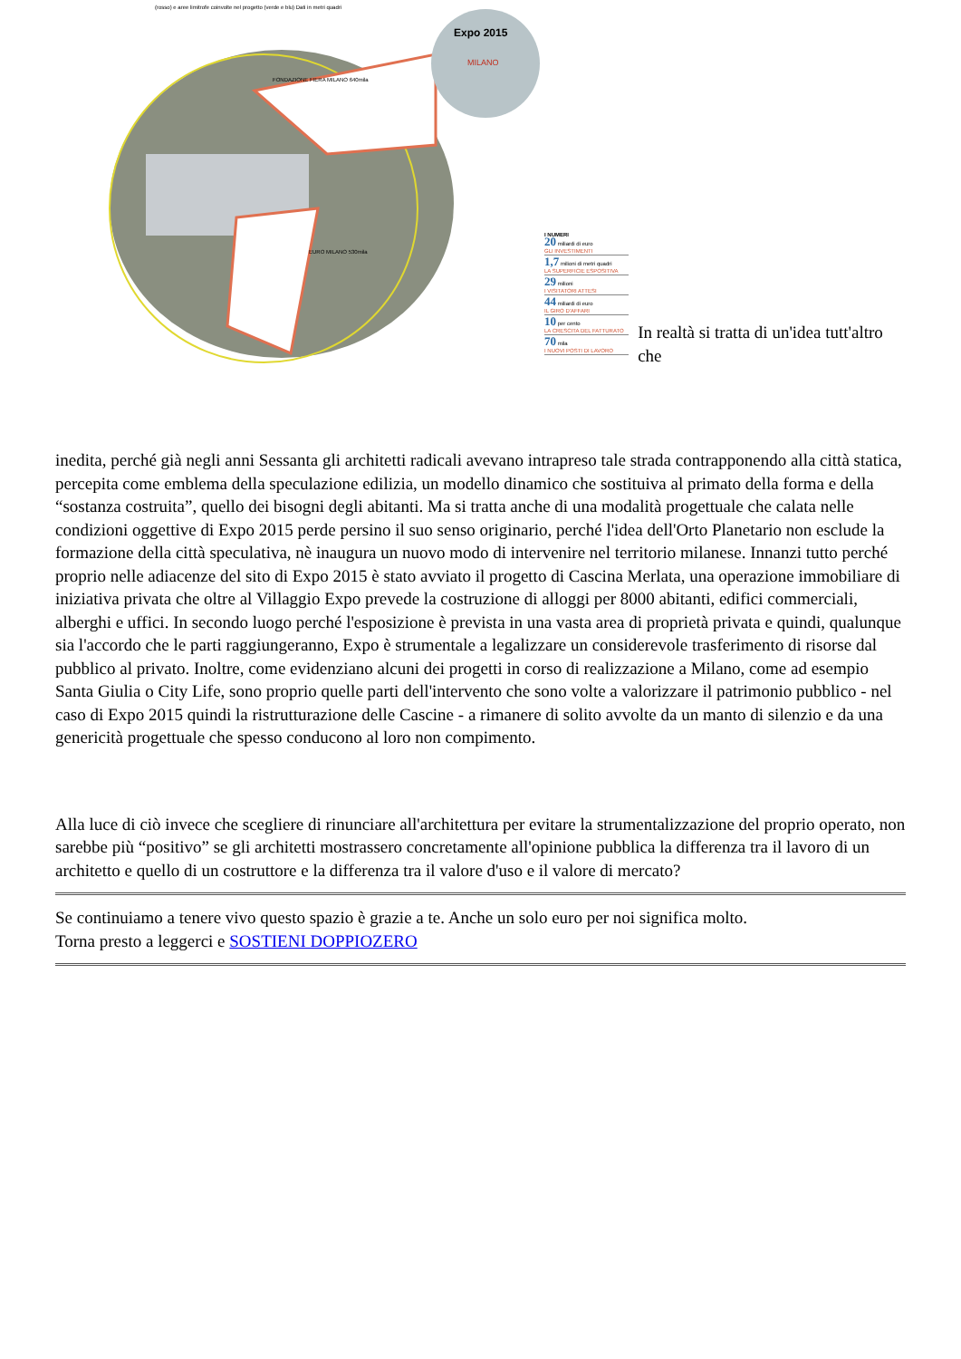Expo 2015
MILANO
EURO MILANO 530mila
FONDAZIONE FIERA MILANO 640mila
(rosso) e aree limitrofe coinvolte nel progetto (verde e blu) Dati in metri quadri
I NUMERI
20 miliardi di euro
GLI INVESTIMENTI
1,7 milioni di metri quadri
LA SUPERFICIE ESPOSITIVA
29 milioni
I VISITATORI ATTESI
44 miliardi di euro
IL GIRO D'AFFARI
10 per cento
LA CRESCITA DEL FATTURATO
70 mila
I NUOVI POSTI DI LAVORO
In realtà si tratta di un'idea tutt'altro che
inedita, perché già negli anni Sessanta gli architetti radicali avevano intrapreso tale strada contrapponendo alla città statica, percepita come emblema della speculazione edilizia, un modello dinamico che sostituiva al primato della forma e della “sostanza costruita”, quello dei bisogni degli abitanti. Ma si tratta anche di una modalità progettuale che calata nelle condizioni oggettive di Expo 2015 perde persino il suo senso originario, perché l'idea dell'Orto Planetario non esclude la formazione della città speculativa, nè inaugura un nuovo modo di intervenire nel territorio milanese. Innanzi tutto perché proprio nelle adiacenze del sito di Expo 2015 è stato avviato il progetto di Cascina Merlata, una operazione immobiliare di iniziativa privata che oltre al Villaggio Expo prevede la costruzione di alloggi per 8000 abitanti, edifici commerciali, alberghi e uffici. In secondo luogo perché l'esposizione è prevista in una vasta area di proprietà privata e quindi, qualunque sia l'accordo che le parti raggiungeranno, Expo è strumentale a legalizzare un considerevole trasferimento di risorse dal pubblico al privato. Inoltre, come evidenziano alcuni dei progetti in corso di realizzazione a Milano, come ad esempio Santa Giulia o City Life, sono proprio quelle parti dell'intervento che sono volte a valorizzare il patrimonio pubblico - nel caso di Expo 2015 quindi la ristrutturazione delle Cascine - a rimanere di solito avvolte da un manto di silenzio e da una genericità progettuale che spesso conducono al loro non compimento.
Alla luce di ciò invece che scegliere di rinunciare all'architettura per evitare la strumentalizzazione del proprio operato, non sarebbe più “positivo” se gli architetti mostrassero concretamente all'opinione pubblica la differenza tra il lavoro di un architetto e quello di un costruttore e la differenza tra il valore d'uso e il valore di mercato?
Se continuiamo a tenere vivo questo spazio è grazie a te. Anche un solo euro per noi significa molto.
Torna presto a leggerci e SOSTIENI DOPPIOZERO